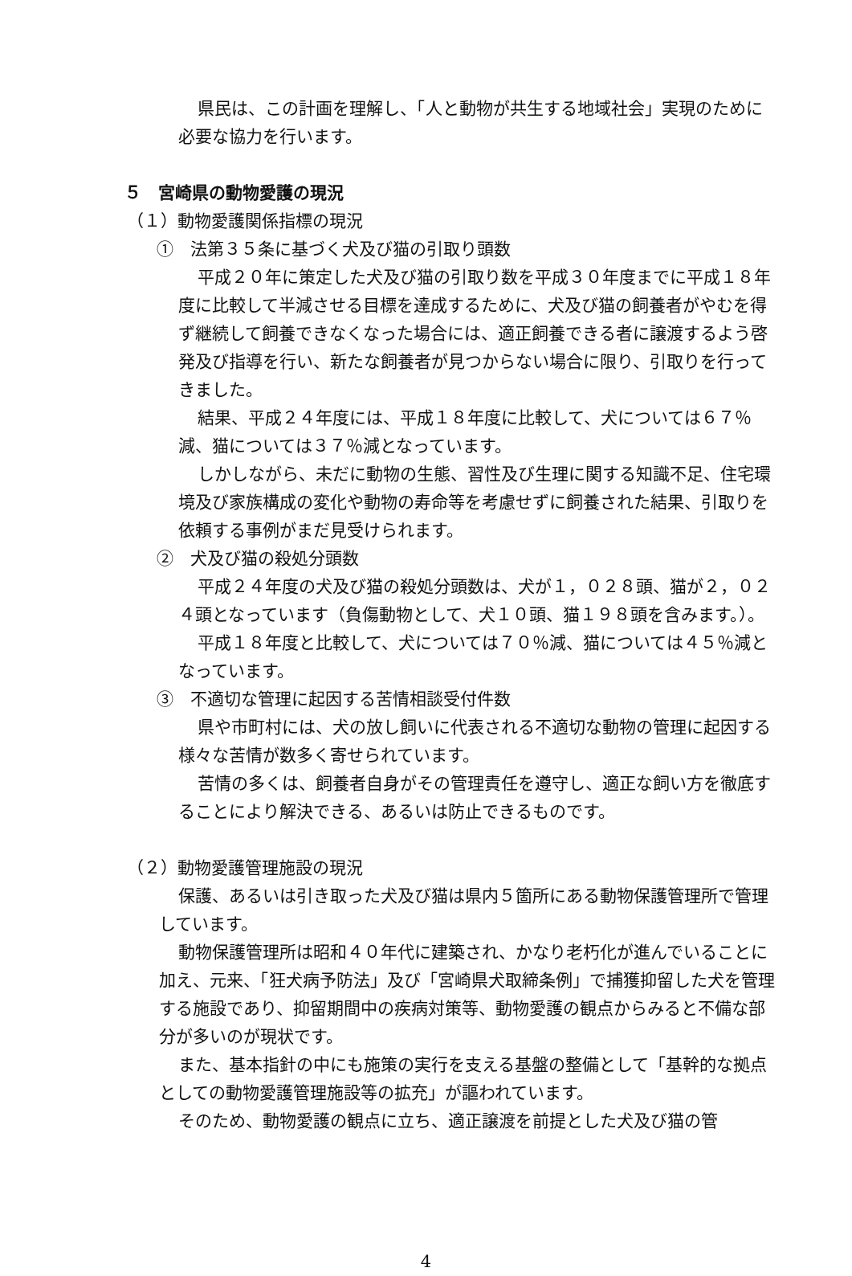県民は、この計画を理解し、「人と動物が共生する地域社会」実現のために必要な協力を行います。
５　宮崎県の動物愛護の現況
（１）動物愛護関係指標の現況
①　法第３５条に基づく犬及び猫の引取り頭数
平成２０年に策定した犬及び猫の引取り数を平成３０年度までに平成１８年度に比較して半減させる目標を達成するために、犬及び猫の飼養者がやむを得ず継続して飼養できなくなった場合には、適正飼養できる者に譲渡するよう啓発及び指導を行い、新たな飼養者が見つからない場合に限り、引取りを行ってきました。
結果、平成２４年度には、平成１８年度に比較して、犬については６７％減、猫については３７％減となっています。
しかしながら、未だに動物の生態、習性及び生理に関する知識不足、住宅環境及び家族構成の変化や動物の寿命等を考慮せずに飼養された結果、引取りを依頼する事例がまだ見受けられます。
②　犬及び猫の殺処分頭数
平成２４年度の犬及び猫の殺処分頭数は、犬が１，０２８頭、猫が２，０２４頭となっています（負傷動物として、犬１０頭、猫１９８頭を含みます。）。
平成１８年度と比較して、犬については７０％減、猫については４５％減となっています。
③　不適切な管理に起因する苦情相談受付件数
県や市町村には、犬の放し飼いに代表される不適切な動物の管理に起因する様々な苦情が数多く寄せられています。
苦情の多くは、飼養者自身がその管理責任を遵守し、適正な飼い方を徹底することにより解決できる、あるいは防止できるものです。
（２）動物愛護管理施設の現況
保護、あるいは引き取った犬及び猫は県内５箇所にある動物保護管理所で管理しています。
動物保護管理所は昭和４０年代に建築され、かなり老朽化が進んでいることに加え、元来、「狂犬病予防法」及び「宮崎県犬取締条例」で捕獲抑留した犬を管理する施設であり、抑留期間中の疾病対策等、動物愛護の観点からみると不備な部分が多いのが現状です。
また、基本指針の中にも施策の実行を支える基盤の整備として「基幹的な拠点としての動物愛護管理施設等の拡充」が謳われています。
そのため、動物愛護の観点に立ち、適正譲渡を前提とした犬及び猫の管
4